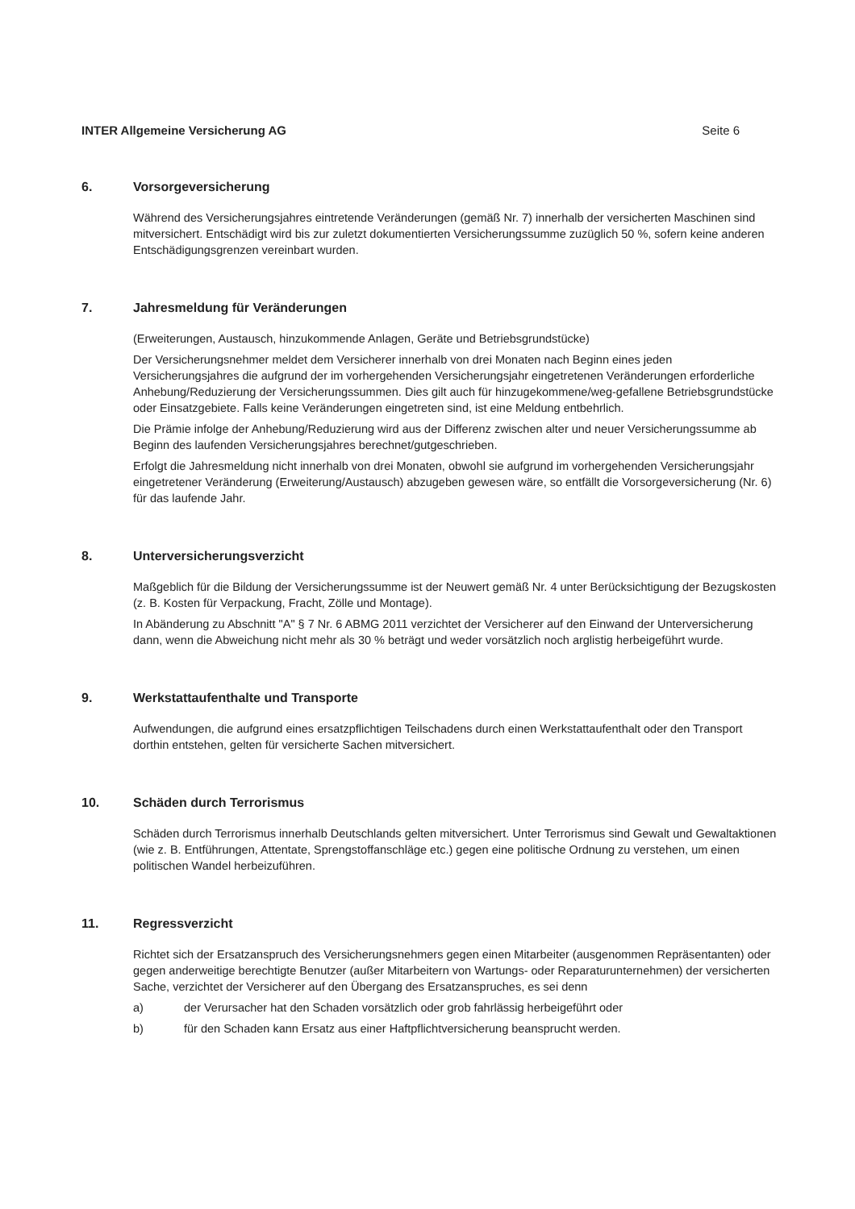INTER Allgemeine Versicherung AG Seite 6
6. Vorsorgeversicherung
Während des Versicherungsjahres eintretende Veränderungen (gemäß Nr. 7) innerhalb der versicherten Maschinen sind mitversichert. Entschädigt wird bis zur zuletzt dokumentierten Versicherungssumme zuzüglich 50 %, sofern keine anderen Entschädigungsgrenzen vereinbart wurden.
7. Jahresmeldung für Veränderungen
(Erweiterungen, Austausch, hinzukommende Anlagen, Geräte und Betriebsgrundstücke)
Der Versicherungsnehmer meldet dem Versicherer innerhalb von drei Monaten nach Beginn eines jeden Versicherungsjahres die aufgrund der im vorhergehenden Versicherungsjahr eingetretenen Veränderungen erforderliche Anhebung/Reduzierung der Versicherungssummen. Dies gilt auch für hinzugekommene/weg-gefallene Betriebsgrundstücke oder Einsatzgebiete. Falls keine Veränderungen eingetreten sind, ist eine Meldung entbehrlich.
Die Prämie infolge der Anhebung/Reduzierung wird aus der Differenz zwischen alter und neuer Versicherungssumme ab Beginn des laufenden Versicherungsjahres berechnet/gutgeschrieben.
Erfolgt die Jahresmeldung nicht innerhalb von drei Monaten, obwohl sie aufgrund im vorhergehenden Versicherungsjahr eingetretener Veränderung (Erweiterung/Austausch) abzugeben gewesen wäre, so entfällt die Vorsorgeversicherung (Nr. 6) für das laufende Jahr.
8. Unterversicherungsverzicht
Maßgeblich für die Bildung der Versicherungssumme ist der Neuwert gemäß Nr. 4 unter Berücksichtigung der Bezugskosten (z. B. Kosten für Verpackung, Fracht, Zölle und Montage).
In Abänderung zu Abschnitt "A" § 7 Nr. 6 ABMG 2011 verzichtet der Versicherer auf den Einwand der Unterversicherung dann, wenn die Abweichung nicht mehr als 30 % beträgt und weder vorsätzlich noch arglistig herbeigeführt wurde.
9. Werkstattaufenthalte und Transporte
Aufwendungen, die aufgrund eines ersatzpflichtigen Teilschadens durch einen Werkstattaufenthalt oder den Transport dorthin entstehen, gelten für versicherte Sachen mitversichert.
10. Schäden durch Terrorismus
Schäden durch Terrorismus innerhalb Deutschlands gelten mitversichert. Unter Terrorismus sind Gewalt und Gewaltaktionen (wie z. B. Entführungen, Attentate, Sprengstoffanschläge etc.) gegen eine politische Ordnung zu verstehen, um einen politischen Wandel herbeizuführen.
11. Regressverzicht
Richtet sich der Ersatzanspruch des Versicherungsnehmers gegen einen Mitarbeiter (ausgenommen Repräsentanten) oder gegen anderweitige berechtigte Benutzer (außer Mitarbeitern von Wartungs- oder Reparaturunternehmen) der versicherten Sache, verzichtet der Versicherer auf den Übergang des Ersatzanspruches, es sei denn
a) der Verursacher hat den Schaden vorsätzlich oder grob fahrlässig herbeigeführt oder
b) für den Schaden kann Ersatz aus einer Haftpflichtversicherung beansprucht werden.